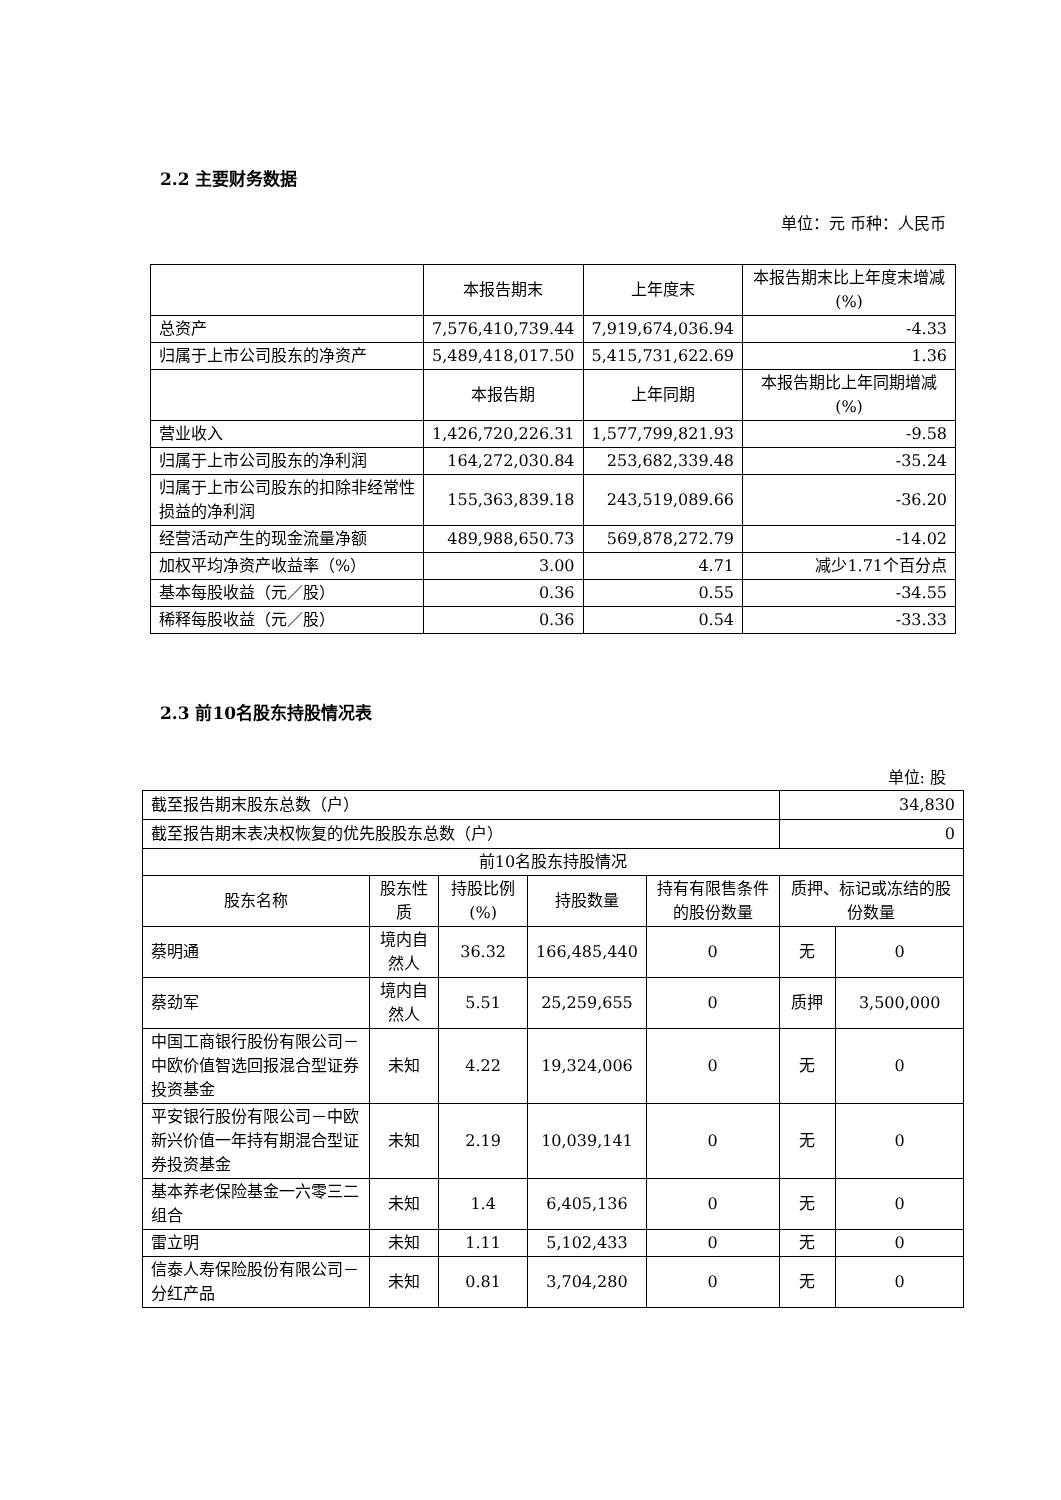2.2 主要财务数据
单位：元 币种：人民币
| | 本报告期末 | 上年度末 | 本报告期末比上年度末增减(%) |
| 总资产 | 7,576,410,739.44 | 7,919,674,036.94 | -4.33 |
| 归属于上市公司股东的净资产 | 5,489,418,017.50 | 5,415,731,622.69 | 1.36 |
| | 本报告期 | 上年同期 | 本报告期比上年同期增减(%) |
| 营业收入 | 1,426,720,226.31 | 1,577,799,821.93 | -9.58 |
| 归属于上市公司股东的净利润 | 164,272,030.84 | 253,682,339.48 | -35.24 |
| 归属于上市公司股东的扣除非经常性损益的净利润 | 155,363,839.18 | 243,519,089.66 | -36.20 |
| 经营活动产生的现金流量净额 | 489,988,650.73 | 569,878,272.79 | -14.02 |
| 加权平均净资产收益率（%） | 3.00 | 4.71 | 减少1.71个百分点 |
| 基本每股收益（元／股） | 0.36 | 0.55 | -34.55 |
| 稀释每股收益（元／股） | 0.36 | 0.54 | -33.33 |
2.3 前10名股东持股情况表
单位: 股
| 截至报告期末股东总数（户） | | | | | 34,830 | |
| 截至报告期末表决权恢复的优先股股东总数（户） | | | | | 0 | |
| 前10名股东持股情况 | | | | | | |
| 股东名称 | 股东性质 | 持股比例(%) | 持股数量 | 持有有限售条件的股份数量 | 质押、标记或冻结的股份数量 | |
| 蔡明通 | 境内自然人 | 36.32 | 166,485,440 | 0 | 无 | 0 |
| 蔡劲军 | 境内自然人 | 5.51 | 25,259,655 | 0 | 质押 | 3,500,000 |
| 中国工商银行股份有限公司－中欧价值智选回报混合型证券投资基金 | 未知 | 4.22 | 19,324,006 | 0 | 无 | 0 |
| 平安银行股份有限公司－中欧新兴价值一年持有期混合型证券投资基金 | 未知 | 2.19 | 10,039,141 | 0 | 无 | 0 |
| 基本养老保险基金一六零三二组合 | 未知 | 1.4 | 6,405,136 | 0 | 无 | 0 |
| 雷立明 | 未知 | 1.11 | 5,102,433 | 0 | 无 | 0 |
| 信泰人寿保险股份有限公司－分红产品 | 未知 | 0.81 | 3,704,280 | 0 | 无 | 0 |